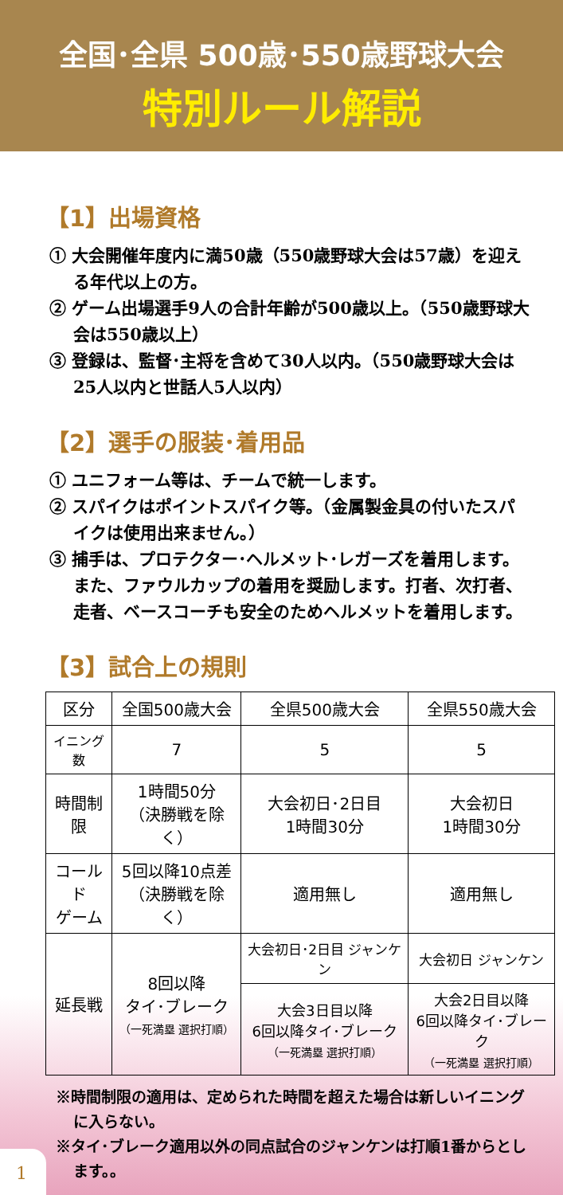全国･全県 500歳･550歳野球大会
特別ルール解説
【1】出場資格
① 大会開催年度内に満50歳（550歳野球大会は57歳）を迎える年代以上の方。
② ゲーム出場選手9人の合計年齢が500歳以上。（550歳野球大会は550歳以上）
③ 登録は、監督･主将を含めて30人以内。（550歳野球大会は25人以内と世話人5人以内）
【2】選手の服装･着用品
① ユニフォーム等は、チームで統一します。
② スパイクはポイントスパイク等。（金属製金具の付いたスパイクは使用出来ません。）
③ 捕手は、プロテクター･ヘルメット･レガーズを着用します。また、ファウルカップの着用を奨励します。打者、次打者、走者、ベースコーチも安全のためヘルメットを着用します。
【3】試合上の規則
| 区分 | 全国500歳大会 | 全県500歳大会 | 全県550歳大会 |
| --- | --- | --- | --- |
| イニング数 | 7 | 5 | 5 |
| 時間制限 | 1時間50分 （決勝戦を除く） | 大会初日･2日目 1時間30分 | 大会初日 1時間30分 |
| コールド ゲーム | 5回以降10点差 （決勝戦を除く） | 適用無し | 適用無し |
| 延長戦 | 8回以降 タイ･ブレーク （一死満塁 選択打順） | 大会初日･2日目 ジャンケン | 大会初日 ジャンケン |
| | | 大会3日目以降 6回以降タイ･ブレーク （一死満塁 選択打順） | 大会2日目以降 6回以降タイ･ブレーク （一死満塁 選択打順） |
※時間制限の適用は、定められた時間を超えた場合は新しいイニングに入らない。
※タイ･ブレーク適用以外の同点試合のジャンケンは打順1番からとします。。
1